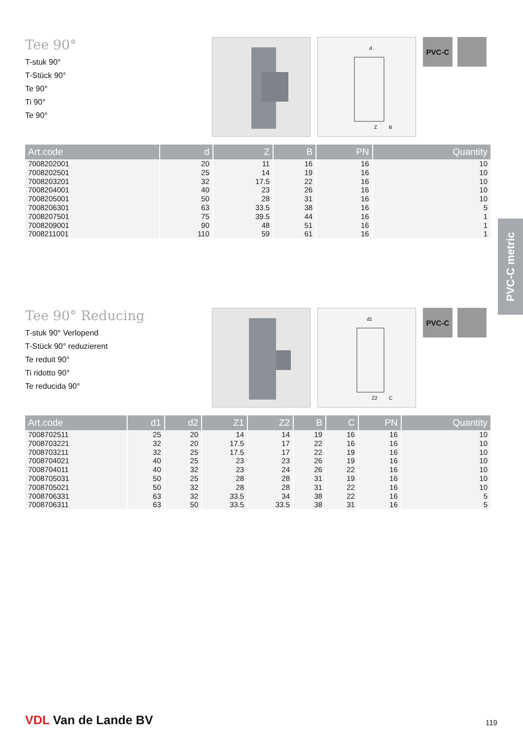Tee 90°
T-stuk 90°
T-Stück 90°
Te 90°
Ti 90°
Te 90°
d
Z
B
PVC-C
| Art.code | d | Z | B | PN | Quantity |
| --- | --- | --- | --- | --- | --- |
| 7008202001 | 20 | 11 | 16 | 16 | 10 |
| 7008202501 | 25 | 14 | 19 | 16 | 10 |
| 7008203201 | 32 | 17.5 | 22 | 16 | 10 |
| 7008204001 | 40 | 23 | 26 | 16 | 10 |
| 7008205001 | 50 | 28 | 31 | 16 | 10 |
| 7008206301 | 63 | 33.5 | 38 | 16 | 5 |
| 7008207501 | 75 | 39.5 | 44 | 16 | 1 |
| 7008209001 | 90 | 48 | 51 | 16 | 1 |
| 7008211001 | 110 | 59 | 61 | 16 | 1 |
PVC-C metric
Tee 90° Reducing
T-stuk 90° Verlopend
T-Stück 90° reduzierent
Te reduit 90°
Ti ridotto 90°
Te reducida 90°
d1
Z2
C
PVC-C
| Art.code | d1 | d2 | Z1 | Z2 | B | C | PN | Quantity |
| --- | --- | --- | --- | --- | --- | --- | --- | --- |
| 7008702511 | 25 | 20 | 14 | 14 | 19 | 16 | 16 | 10 |
| 7008703221 | 32 | 20 | 17.5 | 17 | 22 | 16 | 16 | 10 |
| 7008703211 | 32 | 25 | 17.5 | 17 | 22 | 19 | 16 | 10 |
| 7008704021 | 40 | 25 | 23 | 23 | 26 | 19 | 16 | 10 |
| 7008704011 | 40 | 32 | 23 | 24 | 26 | 22 | 16 | 10 |
| 7008705031 | 50 | 25 | 28 | 28 | 31 | 19 | 16 | 10 |
| 7008705021 | 50 | 32 | 28 | 28 | 31 | 22 | 16 | 10 |
| 7008706331 | 63 | 32 | 33.5 | 34 | 38 | 22 | 16 | 5 |
| 7008706311 | 63 | 50 | 33.5 | 33.5 | 38 | 31 | 16 | 5 |
VDL Van de Lande BV 119